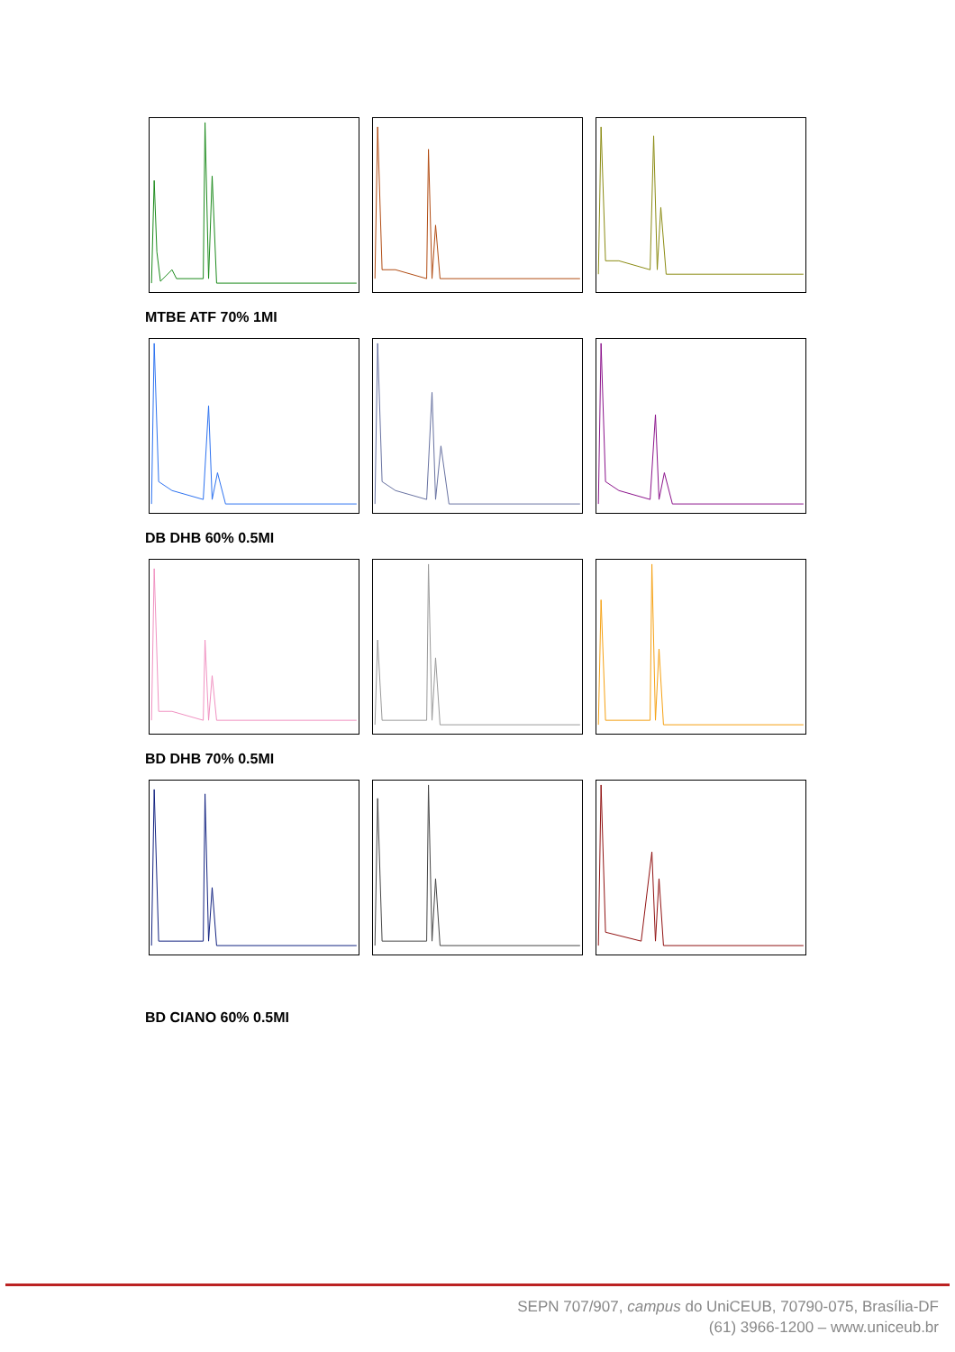MTBE ATF 70% 1MI
DB DHB 60% 0.5MI
BD DHB 70% 0.5MI
BD CIANO 60% 0.5MI
SEPN 707/907, campus do UniCEUB, 70790-075, Brasília-DF
(61) 3966-1200 – www.uniceub.br